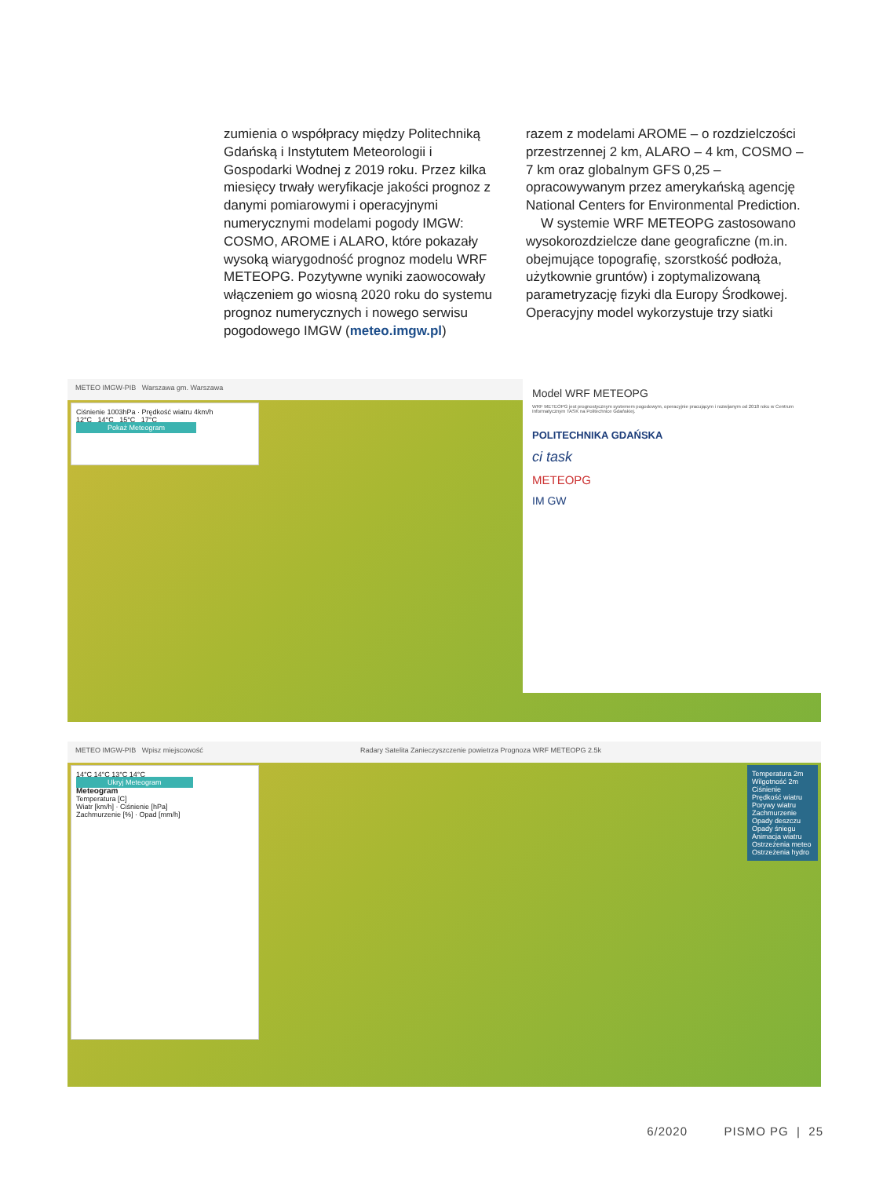zumienia o współpracy między Politechniką Gdańską i Instytutem Meteorologii i Gospodarki Wodnej z 2019 roku. Przez kilka miesięcy trwały weryfikacje jakości prognoz z danymi pomiarowymi i operacyjnymi numerycznymi modelami pogody IMGW: COSMO, AROME i ALARO, które pokazały wysoką wiarygodność prognoz modelu WRF METEOPG. Pozytywne wyniki zaowocowały włączeniem go wiosną 2020 roku do systemu prognoz numerycznych i nowego serwisu pogodowego IMGW (meteo.imgw.pl)
razem z modelami AROME – o rozdzielczości przestrzennej 2 km, ALARO – 4 km, COSMO – 7 km oraz globalnym GFS 0,25 – opracowywanym przez amerykańską agencję National Centers for Environmental Prediction.
W systemie WRF METEOPG zastosowano wysokorozdzielcze dane geograficzne (m.in. obejmujące topografię, szorstkość podłoża, użytkownie gruntów) i zoptymalizowaną parametryzację fizyki dla Europy Środkowej. Operacyjny model wykorzystuje trzy siatki
METEO IMGW-PIB Warszawa gm. Warszawa
Ciśnienie 1003hPa · Prędkość wiatru 4km/h
12°C 14°C 15°C 17°C
Pokaż Meteogram
Model WRF METEOPG
WRF METEOPG jest prognostycznym systemem pogodowym, operacyjnie pracującym i rozwijanym od 2018 roku w Centrum Informatycznym TASK na Politechnice Gdańskiej.
POLITECHNIKA GDAŃSKA
ci task
METEOPG
IM GW
METEO IMGW-PIB Wpisz miejscowość Radary Satelita Zanieczyszczenie powietrza Prognoza WRF METEOPG 2.5k
14°C 14°C 13°C 14°C
Ukryj Meteogram
Meteogram
Temperatura [C]
Wiatr [km/h] · Ciśnienie [hPa]
Zachmurzenie [%] · Opad [mm/h]
Temperatura 2m
Wilgotność 2m
Ciśnienie
Prędkość wiatru
Porywy wiatru
Zachmurzenie
Opady deszczu
Opady śniegu
Animacja wiatru
Ostrzeżenia meteo
Ostrzeżenia hydro
6/2020 PISMO PG | 25